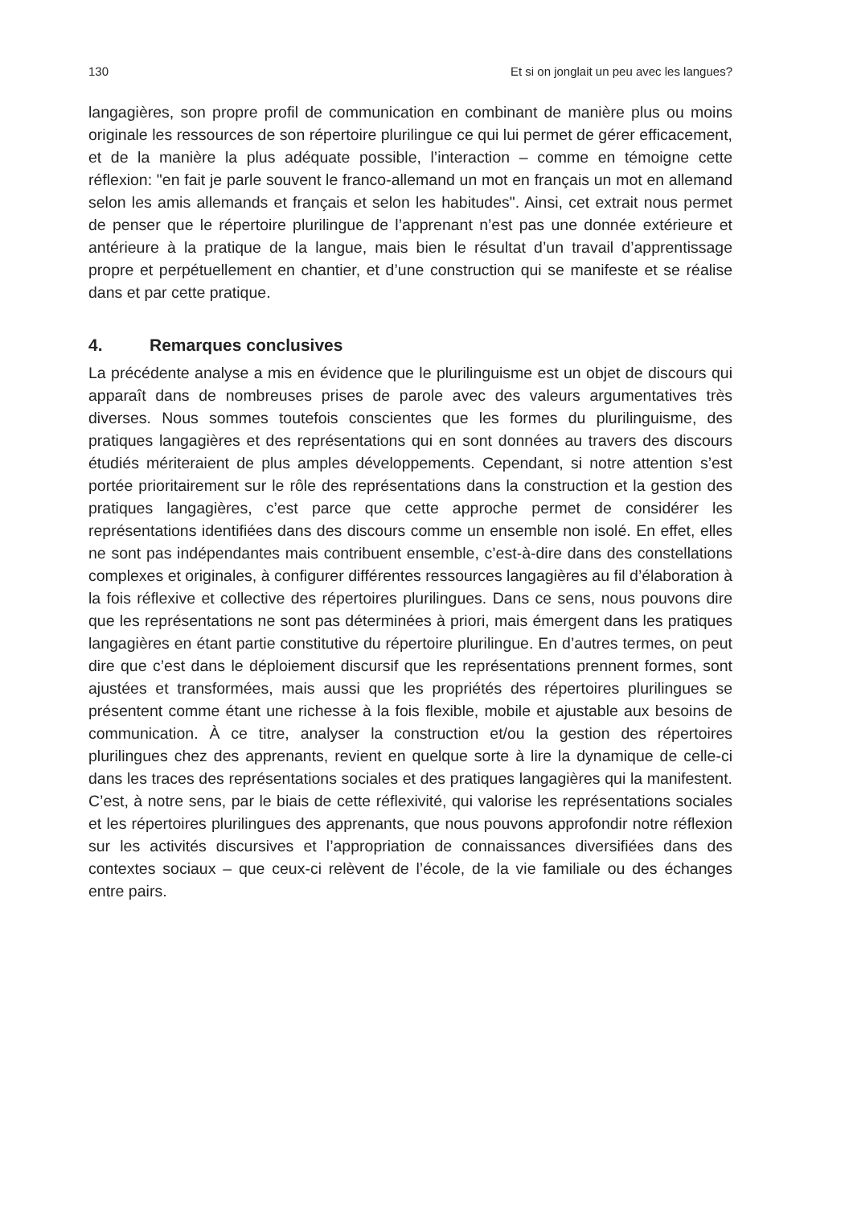130 Et si on jonglait un peu avec les langues?
langagières, son propre profil de communication en combinant de manière plus ou moins originale les ressources de son répertoire plurilingue ce qui lui permet de gérer efficacement, et de la manière la plus adéquate possible, l’interaction – comme en témoigne cette réflexion: "en fait je parle souvent le franco-allemand un mot en français un mot en allemand selon les amis allemands et français et selon les habitudes". Ainsi, cet extrait nous permet de penser que le répertoire plurilingue de l’apprenant n’est pas une donnée extérieure et antérieure à la pratique de la langue, mais bien le résultat d’un travail d’apprentissage propre et perpétuellement en chantier, et d’une construction qui se manifeste et se réalise dans et par cette pratique.
4. Remarques conclusives
La précédente analyse a mis en évidence que le plurilinguisme est un objet de discours qui apparaît dans de nombreuses prises de parole avec des valeurs argumentatives très diverses. Nous sommes toutefois conscientes que les formes du plurilinguisme, des pratiques langagières et des représentations qui en sont données au travers des discours étudiés mériteraient de plus amples développements. Cependant, si notre attention s’est portée prioritairement sur le rôle des représentations dans la construction et la gestion des pratiques langagières, c’est parce que cette approche permet de considérer les représentations identifiées dans des discours comme un ensemble non isolé. En effet, elles ne sont pas indépendantes mais contribuent ensemble, c’est-à-dire dans des constellations complexes et originales, à configurer différentes ressources langagières au fil d’élaboration à la fois réflexive et collective des répertoires plurilingues. Dans ce sens, nous pouvons dire que les représentations ne sont pas déterminées à priori, mais émergent dans les pratiques langagières en étant partie constitutive du répertoire plurilingue. En d’autres termes, on peut dire que c’est dans le déploiement discursif que les représentations prennent formes, sont ajustées et transformées, mais aussi que les propriétés des répertoires plurilingues se présentent comme étant une richesse à la fois flexible, mobile et ajustable aux besoins de communication. À ce titre, analyser la construction et/ou la gestion des répertoires plurilingues chez des apprenants, revient en quelque sorte à lire la dynamique de celle-ci dans les traces des représentations sociales et des pratiques langagières qui la manifestent. C’est, à notre sens, par le biais de cette réflexivité, qui valorise les représentations sociales et les répertoires plurilingues des apprenants, que nous pouvons approfondir notre réflexion sur les activités discursives et l’appropriation de connaissances diversifiées dans des contextes sociaux – que ceux-ci relèvent de l’école, de la vie familiale ou des échanges entre pairs.